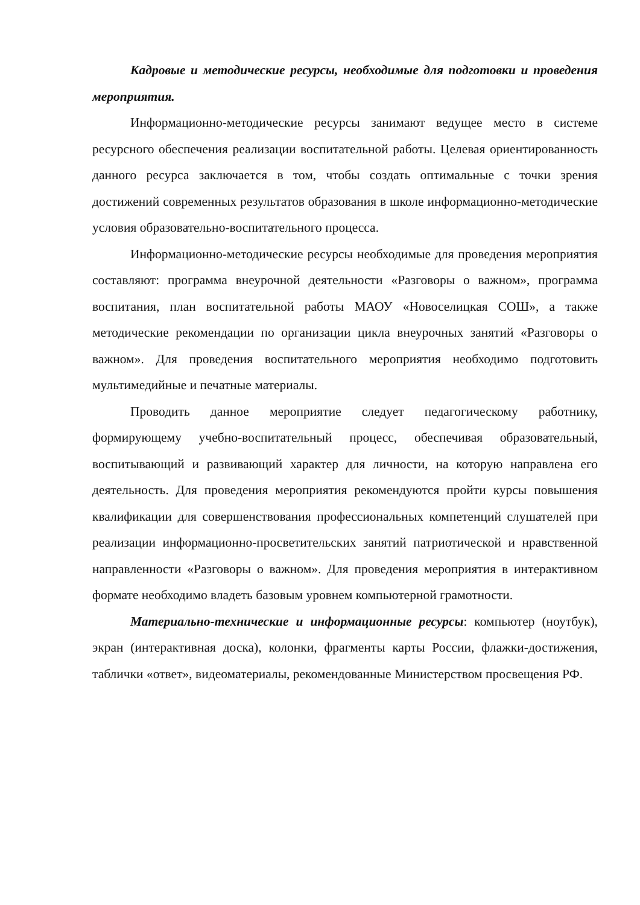Кадровые и методические ресурсы, необходимые для подготовки и проведения мероприятия.
Информационно-методические ресурсы занимают ведущее место в системе ресурсного обеспечения реализации воспитательной работы. Целевая ориентированность данного ресурса заключается в том, чтобы создать оптимальные с точки зрения достижений современных результатов образования в школе информационно-методические условия образовательно-воспитательного процесса.
Информационно-методические ресурсы необходимые для проведения мероприятия составляют: программа внеурочной деятельности «Разговоры о важном», программа воспитания, план воспитательной работы МАОУ «Новоселицкая СОШ», а также методические рекомендации по организации цикла внеурочных занятий «Разговоры о важном». Для проведения воспитательного мероприятия необходимо подготовить мультимедийные и печатные материалы.
Проводить данное мероприятие следует педагогическому работнику, формирующему учебно-воспитательный процесс, обеспечивая образовательный, воспитывающий и развивающий характер для личности, на которую направлена его деятельность. Для проведения мероприятия рекомендуются пройти курсы повышения квалификации для совершенствования профессиональных компетенций слушателей при реализации информационно-просветительских занятий патриотической и нравственной направленности «Разговоры о важном». Для проведения мероприятия в интерактивном формате необходимо владеть базовым уровнем компьютерной грамотности.
Материально-технические и информационные ресурсы: компьютер (ноутбук), экран (интерактивная доска), колонки, фрагменты карты России, флажки-достижения, таблички «ответ», видеоматериалы, рекомендованные Министерством просвещения РФ.